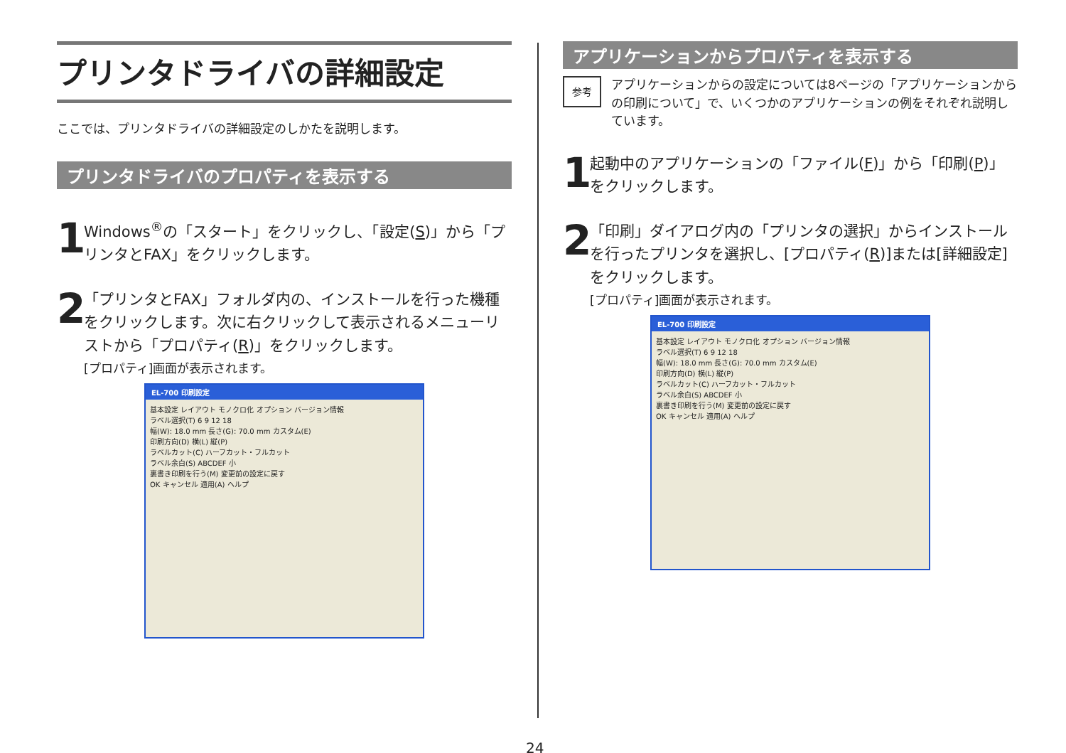プリンタドライバの詳細設定
ここでは、プリンタドライバの詳細設定のしかたを説明します。
プリンタドライバのプロパティを表示する
1
Windows<sup>®</sup>の「スタート」をクリックし、「設定(S)」から「プリンタとFAX」をクリックします。
2
「プリンタとFAX」フォルダ内の、インストールを行った機種をクリックします。次に右クリックして表示されるメニューリストから「プロパティ(R)」をクリックします。
[プロパティ]画面が表示されます。
EL-700 印刷設定
基本設定 レイアウト モノクロ化 オプション バージョン情報
ラベル選択(T) 6 9 12 18
幅(W): 18.0 mm 長さ(G): 70.0 mm カスタム(E)
印刷方向(D) 横(L) 縦(P)
ラベルカット(C) ハーフカット・フルカット
ラベル余白(S) ABCDEF 小
裏書き印刷を行う(M) 変更前の設定に戻す
OK キャンセル 適用(A) ヘルプ
アプリケーションからプロパティを表示する
参考
アプリケーションからの設定については8ページの「アプリケーションからの印刷について」で、いくつかのアプリケーションの例をそれぞれ説明しています。
1
起動中のアプリケーションの「ファイル(F)」から「印刷(P)」をクリックします。
2
「印刷」ダイアログ内の「プリンタの選択」からインストールを行ったプリンタを選択し、[プロパティ(R)]または[詳細設定]をクリックします。
[プロパティ]画面が表示されます。
EL-700 印刷設定
基本設定 レイアウト モノクロ化 オプション バージョン情報
ラベル選択(T) 6 9 12 18
幅(W): 18.0 mm 長さ(G): 70.0 mm カスタム(E)
印刷方向(D) 横(L) 縦(P)
ラベルカット(C) ハーフカット・フルカット
ラベル余白(S) ABCDEF 小
裏書き印刷を行う(M) 変更前の設定に戻す
OK キャンセル 適用(A) ヘルプ
24